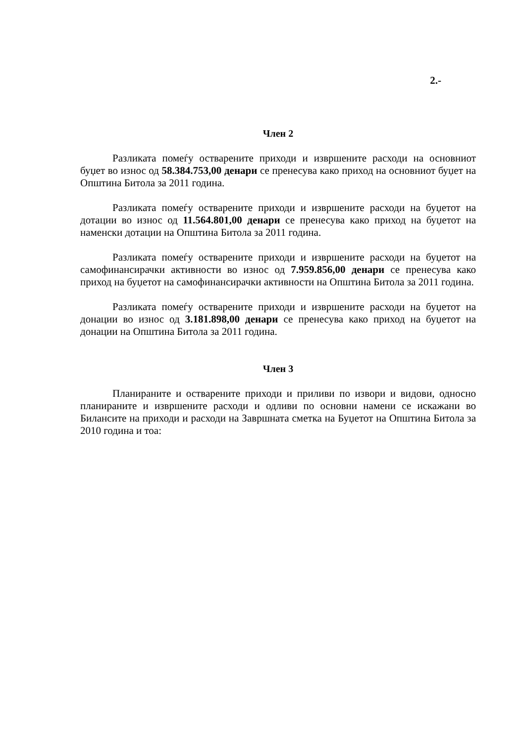2.-
Член 2
Разликата помеѓу остварените приходи и извршените расходи на основниот буџет во износ од 58.384.753,00 денари се пренесува како приход на основниот буџет на Општина Битола за 2011 година.
Разликата помеѓу остварените приходи и извршените расходи на буџетот на дотации во износ од 11.564.801,00 денари се пренесува како приход на буџетот на наменски дотации на Општина Битола за 2011 година.
Разликата помеѓу остварените приходи и извршените расходи на буџетот на самофинансирачки активности во износ од 7.959.856,00 денари се пренесува како приход на буџетот на самофинансирачки активности на Општина Битола за 2011 година.
Разликата помеѓу остварените приходи и извршените расходи на буџетот на донации во износ од 3.181.898,00 денари се пренесува како приход на буџетот на донации на Општина Битола за 2011 година.
Член 3
Планираните и остварените приходи и приливи по извори и видови, односно планираните и извршените расходи и одливи по основни намени се искажани во Билансите на приходи и расходи на Завршната сметка на Буџетот на Општина Битола за 2010 година и тоа: